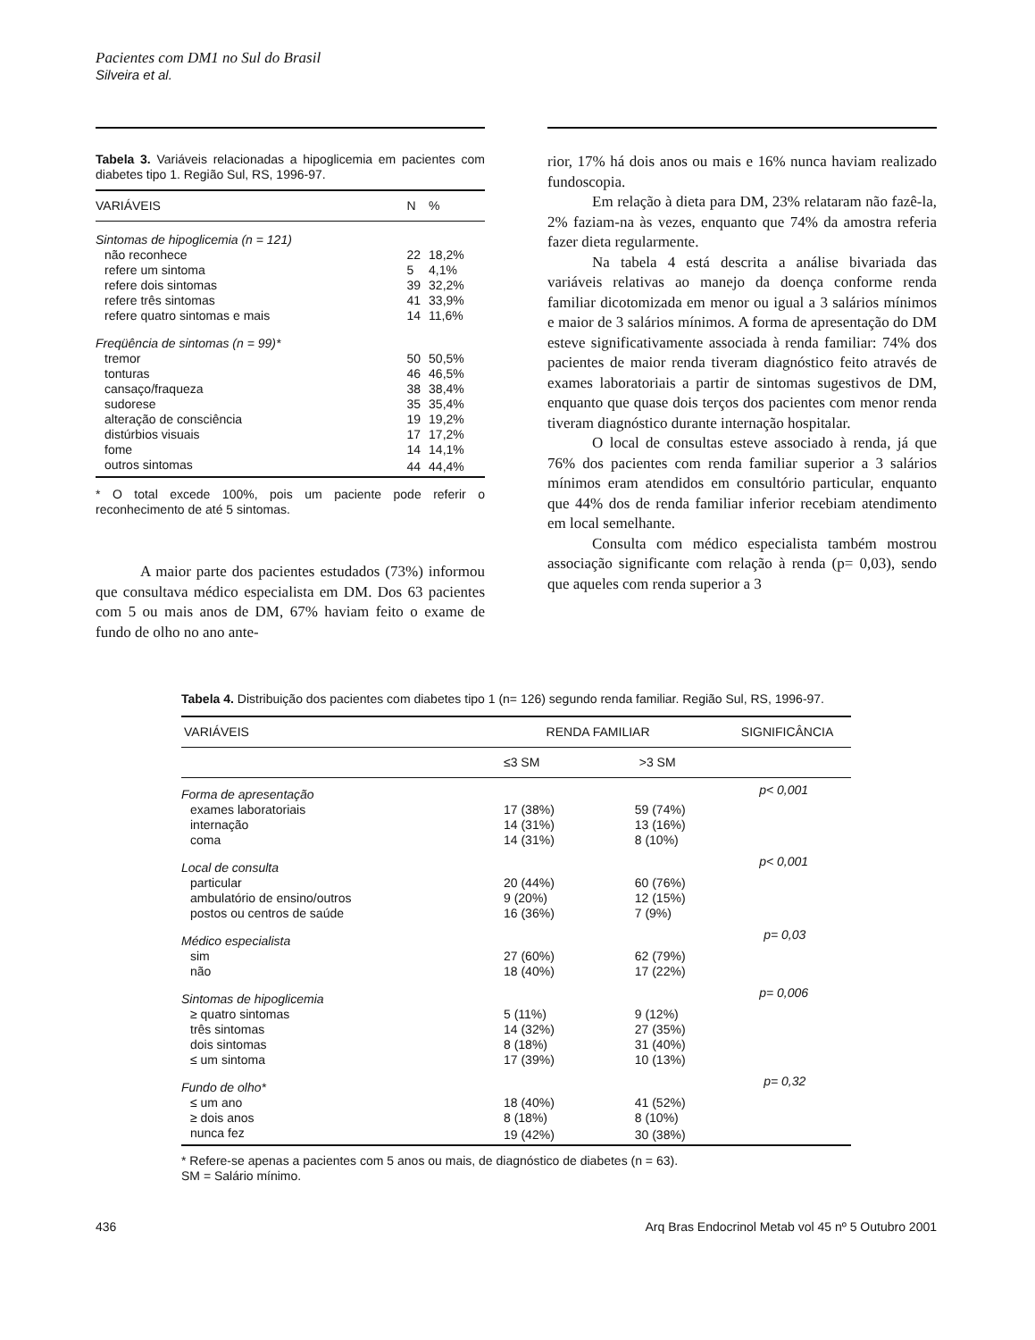Pacientes com DM1 no Sul do Brasil
Silveira et al.
Tabela 3. Variáveis relacionadas a hipoglicemia em pacientes com diabetes tipo 1. Região Sul, RS, 1996-97.
| VARIÁVEIS | N | % |
| --- | --- | --- |
| Sintomas de hipoglicemia (n = 121) | | |
| não reconhece | 22 | 18,2% |
| refere um sintoma | 5 | 4,1% |
| refere dois sintomas | 39 | 32,2% |
| refere três sintomas | 41 | 33,9% |
| refere quatro sintomas e mais | 14 | 11,6% |
| Freqüência de sintomas (n = 99)* | | |
| tremor | 50 | 50,5% |
| tonturas | 46 | 46,5% |
| cansaço/fraqueza | 38 | 38,4% |
| sudorese | 35 | 35,4% |
| alteração de consciência | 19 | 19,2% |
| distúrbios visuais | 17 | 17,2% |
| fome | 14 | 14,1% |
| outros sintomas | 44 | 44,4% |
* O total excede 100%, pois um paciente pode referir o reconhecimento de até 5 sintomas.
A maior parte dos pacientes estudados (73%) informou que consultava médico especialista em DM. Dos 63 pacientes com 5 ou mais anos de DM, 67% haviam feito o exame de fundo de olho no ano ante-
rior, 17% há dois anos ou mais e 16% nunca haviam realizado fundoscopia.
Em relação à dieta para DM, 23% relataram não fazê-la, 2% faziam-na às vezes, enquanto que 74% da amostra referia fazer dieta regularmente.
Na tabela 4 está descrita a análise bivariada das variáveis relativas ao manejo da doença conforme renda familiar dicotomizada em menor ou igual a 3 salários mínimos e maior de 3 salários mínimos. A forma de apresentação do DM esteve significativamente associada à renda familiar: 74% dos pacientes de maior renda tiveram diagnóstico feito através de exames laboratoriais a partir de sintomas sugestivos de DM, enquanto que quase dois terços dos pacientes com menor renda tiveram diagnóstico durante internação hospitalar.
O local de consultas esteve associado à renda, já que 76% dos pacientes com renda familiar superior a 3 salários mínimos eram atendidos em consultório particular, enquanto que 44% dos de renda familiar inferior recebiam atendimento em local semelhante.
Consulta com médico especialista também mostrou associação significante com relação à renda (p= 0,03), sendo que aqueles com renda superior a 3
Tabela 4. Distribuição dos pacientes com diabetes tipo 1 (n= 126) segundo renda familiar. Região Sul, RS, 1996-97.
| VARIÁVEIS | RENDA FAMILIAR | | SIGNIFICÂNCIA |
| --- | --- | --- | --- |
| | ≤3 SM | >3 SM | |
| Forma de apresentação | | | p< 0,001 |
| exames laboratoriais | 17 (38%) | 59 (74%) | |
| internação | 14 (31%) | 13 (16%) | |
| coma | 14 (31%) | 8 (10%) | |
| Local de consulta | | | p< 0,001 |
| particular | 20 (44%) | 60 (76%) | |
| ambulatório de ensino/outros | 9 (20%) | 12 (15%) | |
| postos ou centros de saúde | 16 (36%) | 7 (9%) | |
| Médico especialista | | | p= 0,03 |
| sim | 27 (60%) | 62 (79%) | |
| não | 18 (40%) | 17 (22%) | |
| Sintomas de hipoglicemia | | | p= 0,006 |
| ≥ quatro sintomas | 5 (11%) | 9 (12%) | |
| três sintomas | 14 (32%) | 27 (35%) | |
| dois sintomas | 8 (18%) | 31 (40%) | |
| ≤ um sintoma | 17 (39%) | 10 (13%) | |
| Fundo de olho* | | | p= 0,32 |
| ≤ um ano | 18 (40%) | 41 (52%) | |
| ≥ dois anos | 8 (18%) | 8 (10%) | |
| nunca fez | 19 (42%) | 30 (38%) | |
* Refere-se apenas a pacientes com 5 anos ou mais, de diagnóstico de diabetes (n = 63).
SM = Salário mínimo.
436 Arq Bras Endocrinol Metab vol 45 nº 5 Outubro 2001